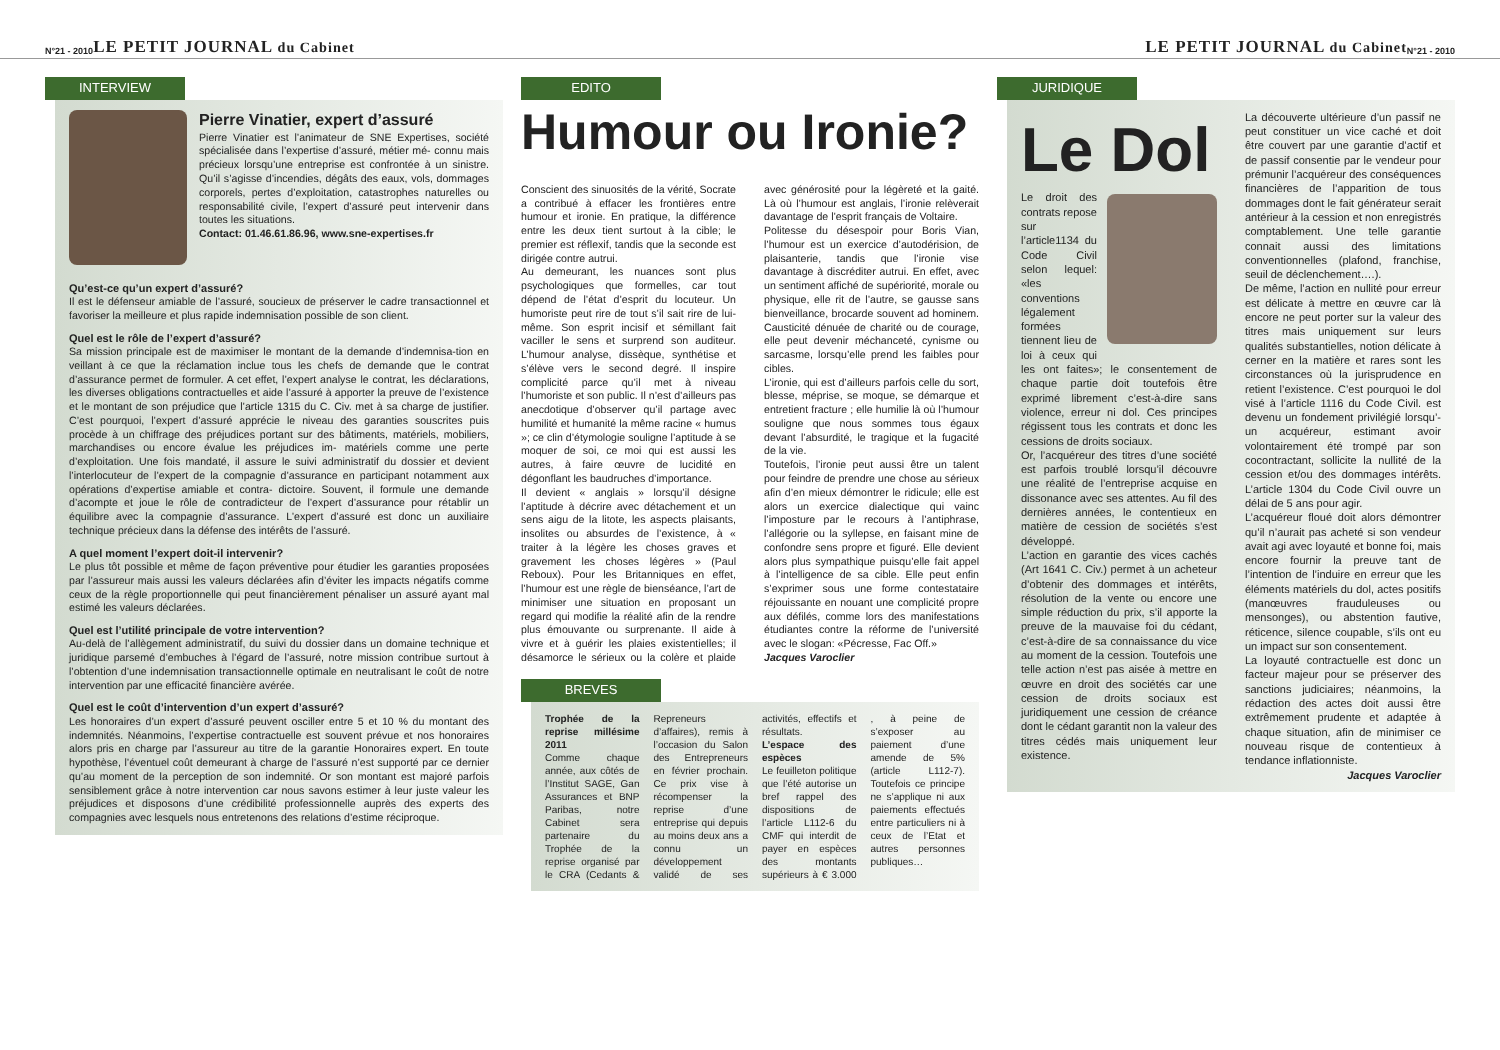N°21 - 2010 LE PETIT JOURNAL du Cabinet LE PETIT JOURNAL du Cabinet N°21 - 2010
INTERVIEW
Pierre Vinatier, expert d’assuré
Pierre Vinatier est l’animateur de SNE Expertises, société spécialisée dans l’expertise d’assuré, métier mé- connu mais précieux lorsqu’une entreprise est confrontée à un sinistre. Qu’il s’agisse d’incendies, dégâts des eaux, vols, dommages corporels, pertes d’exploitation, catastrophes naturelles ou responsabilité civile, l’expert d’assuré peut intervenir dans toutes les situations.
Contact: 01.46.61.86.96, www.sne-expertises.fr
Qu’est-ce qu’un expert d’assuré?
Il est le défenseur amiable de l’assuré, soucieux de préserver le cadre transactionnel et favoriser la meilleure et plus rapide indemnisation possible de son client.
Quel est le rôle de l’expert d’assuré?
Sa mission principale est de maximiser le montant de la demande d’indemnisa-tion en veillant à ce que la réclamation inclue tous les chefs de demande que le contrat d’assurance permet de formuler. A cet effet, l’expert analyse le contrat, les déclarations, les diverses obligations contractuelles et aide l’assuré à apporter la preuve de l’existence et le montant de son préjudice que l’article 1315 du C. Civ. met à sa charge de justifier. C’est pourquoi, l’expert d’assuré apprécie le niveau des garanties souscrites puis procède à un chiffrage des préjudices portant sur des bâtiments, matériels, mobiliers, marchandises ou encore évalue les préjudices im- matériels comme une perte d’exploitation. Une fois mandaté, il assure le suivi administratif du dossier et devient l’interlocuteur de l’expert de la compagnie d’assurance en participant notamment aux opérations d’expertise amiable et contra- dictoire. Souvent, il formule une demande d’acompte et joue le rôle de contradicteur de l’expert d’assurance pour rétablir un équilibre avec la compagnie d’assurance. L’expert d’assuré est donc un auxiliaire technique précieux dans la défense des intérêts de l’assuré.
A quel moment l’expert doit-il intervenir?
Le plus tôt possible et même de façon préventive pour étudier les garanties proposées par l’assureur mais aussi les valeurs déclarées afin d’éviter les impacts négatifs comme ceux de la règle proportionnelle qui peut financièrement pénaliser un assuré ayant mal estimé les valeurs déclarées.
Quel est l’utilité principale de votre intervention?
Au-delà de l’allègement administratif, du suivi du dossier dans un domaine technique et juridique parsemé d’embuches à l’égard de l’assuré, notre mission contribue surtout à l’obtention d’une indemnisation transactionnelle optimale en neutralisant le coût de notre intervention par une efficacité financière avérée.
Quel est le coût d’intervention d’un expert d’assuré?
Les honoraires d’un expert d’assuré peuvent osciller entre 5 et 10 % du montant des indemnités. Néanmoins, l’expertise contractuelle est souvent prévue et nos honoraires alors pris en charge par l’assureur au titre de la garantie Honoraires expert. En toute hypothèse, l’éventuel coût demeurant à charge de l’assuré n’est supporté par ce dernier qu’au moment de la perception de son indemnité. Or son montant est majoré parfois sensiblement grâce à notre intervention car nous savons estimer à leur juste valeur les préjudices et disposons d’une crédibilité professionnelle auprès des experts des compagnies avec lesquels nous entretenons des relations d’estime réciproque.
EDITO
Humour ou Ironie?
Conscient des sinuosités de la vérité, Socrate a contribué à effacer les frontières entre humour et ironie. En pratique, la différence entre les deux tient surtout à la cible; le premier est réflexif, tandis que la seconde est dirigée contre autrui.
Au demeurant, les nuances sont plus psychologiques que formelles, car tout dépend de l’état d’esprit du locuteur. Un humoriste peut rire de tout s’il sait rire de lui-même. Son esprit incisif et sémillant fait vaciller le sens et surprend son auditeur. L’humour analyse, dissèque, synthétise et s’élève vers le second degré. Il inspire complicité parce qu’il met à niveau l’humoriste et son public. Il n’est d’ailleurs pas anecdotique d’observer qu’il partage avec humilité et humanité la même racine « humus »; ce clin d’étymologie souligne l’aptitude à se moquer de soi, ce moi qui est aussi les autres, à faire œuvre de lucidité en dégonflant les baudruches d’importance.
Il devient « anglais » lorsqu’il désigne l’aptitude à décrire avec détachement et un sens aigu de la litote, les aspects plaisants, insolites ou absurdes de l’existence, à « traiter à la légère les choses graves et gravement les choses légères » (Paul Reboux). Pour les Britanniques en effet, l’humour est une règle de bienséance, l’art de minimiser une situation en proposant un regard qui modifie la réalité afin de la rendre plus émouvante ou surprenante. Il aide à vivre et à guérir les plaies existentielles; il désamorce le sérieux ou la colère et plaide avec générosité pour la légèreté et la gaité. Là où l’humour est anglais, l’ironie relèverait davantage de l’esprit français de Voltaire.
Politesse du désespoir pour Boris Vian, l’humour est un exercice d’autodérision, de plaisanterie, tandis que l’ironie vise davantage à discréditer autrui. En effet, avec un sentiment affiché de supériorité, morale ou physique, elle rit de l’autre, se gausse sans bienveillance, brocarde souvent ad hominem. Causticité dénuée de charité ou de courage, elle peut devenir méchanceté, cynisme ou sarcasme, lorsqu’elle prend les faibles pour cibles.
L’ironie, qui est d’ailleurs parfois celle du sort, blesse, méprise, se moque, se démarque et entretient fracture ; elle humilie là où l’humour souligne que nous sommes tous égaux devant l’absurdité, le tragique et la fugacité de la vie.
Toutefois, l’ironie peut aussi être un talent pour feindre de prendre une chose au sérieux afin d’en mieux démontrer le ridicule; elle est alors un exercice dialectique qui vainc l’imposture par le recours à l’antiphrase, l’allégorie ou la syllepse, en faisant mine de confondre sens propre et figuré. Elle devient alors plus sympathique puisqu’elle fait appel à l’intelligence de sa cible. Elle peut enfin s’exprimer sous une forme contestataire réjouissante en nouant une complicité propre aux défilés, comme lors des manifestations étudiantes contre la réforme de l’université avec le slogan: «Pécresse, Fac Off.»
Jacques Varoclier
BREVES
Trophée de la reprise millésime 2011
Comme chaque année, aux côtés de l’Institut SAGE, Gan Assurances et BNP Paribas, notre Cabinet sera partenaire du Trophée de la reprise organisé par le CRA (Cedants & Repreneurs d’affaires), remis à l’occasion du Salon des Entrepreneurs en février prochain. Ce prix vise à récompenser la reprise d’une entreprise qui depuis au moins deux ans a connu un développement validé de ses activités, effectifs et résultats.
L’espace des espèces
Le feuilleton politique que l’été autorise un bref rappel des dispositions de l’article L112-6 du CMF qui interdit de payer en espèces des montants supérieurs à € 3.000 , à peine de s’exposer au paiement d’une amende de 5% (article L112-7). Toutefois ce principe ne s’applique ni aux paiements effectués entre particuliers ni à ceux de l’Etat et autres personnes publiques…
JURIDIQUE
Le Dol
Le droit des contrats repose sur l’article1134 du Code Civil selon lequel: «les conventions légalement formées tiennent lieu de loi à ceux qui les ont faites»; le consentement de chaque partie doit toutefois être exprimé librement c’est-à-dire sans violence, erreur ni dol. Ces principes régissent tous les contrats et donc les cessions de droits sociaux.
Or, l’acquéreur des titres d’une société est parfois troublé lorsqu’il découvre une réalité de l’entreprise acquise en dissonance avec ses attentes. Au fil des dernières années, le contentieux en matière de cession de sociétés s’est développé.
L’action en garantie des vices cachés (Art 1641 C. Civ.) permet à un acheteur d’obtenir des dommages et intérêts, résolution de la vente ou encore une simple réduction du prix, s’il apporte la preuve de la mauvaise foi du cédant, c’est-à-dire de sa connaissance du vice au moment de la cession. Toutefois une telle action n’est pas aisée à mettre en œuvre en droit des sociétés car une cession de droits sociaux est juridiquement une cession de créance dont le cédant garantit non la valeur des titres cédés mais uniquement leur existence.
La découverte ultérieure d’un passif ne peut constituer un vice caché et doit être couvert par une garantie d’actif et de passif consentie par le vendeur pour prémunir l’acquéreur des conséquences financières de l’apparition de tous dommages dont le fait générateur serait antérieur à la cession et non enregistrés comptablement. Une telle garantie connait aussi des limitations conventionnelles (plafond, franchise, seuil de déclenchement….).
De même, l’action en nullité pour erreur est délicate à mettre en œuvre car là encore ne peut porter sur la valeur des titres mais uniquement sur leurs qualités substantielles, notion délicate à cerner en la matière et rares sont les circonstances où la jurisprudence en retient l’existence. C’est pourquoi le dol visé à l’article 1116 du Code Civil. est devenu un fondement privilégié lorsqu’- un acquéreur, estimant avoir volontairement été trompé par son cocontractant, sollicite la nullité de la cession et/ou des dommages intérêts. L’article 1304 du Code Civil ouvre un délai de 5 ans pour agir.
L’acquéreur floué doit alors démontrer qu’il n’aurait pas acheté si son vendeur avait agi avec loyauté et bonne foi, mais encore fournir la preuve tant de l’intention de l’induire en erreur que les éléments matériels du dol, actes positifs (manœuvres frauduleuses ou mensonges), ou abstention fautive, réticence, silence coupable, s’ils ont eu un impact sur son consentement.
La loyauté contractuelle est donc un facteur majeur pour se préserver des sanctions judiciaires; néanmoins, la rédaction des actes doit aussi être extrêmement prudente et adaptée à chaque situation, afin de minimiser ce nouveau risque de contentieux à tendance inflationniste.
Jacques Varoclier